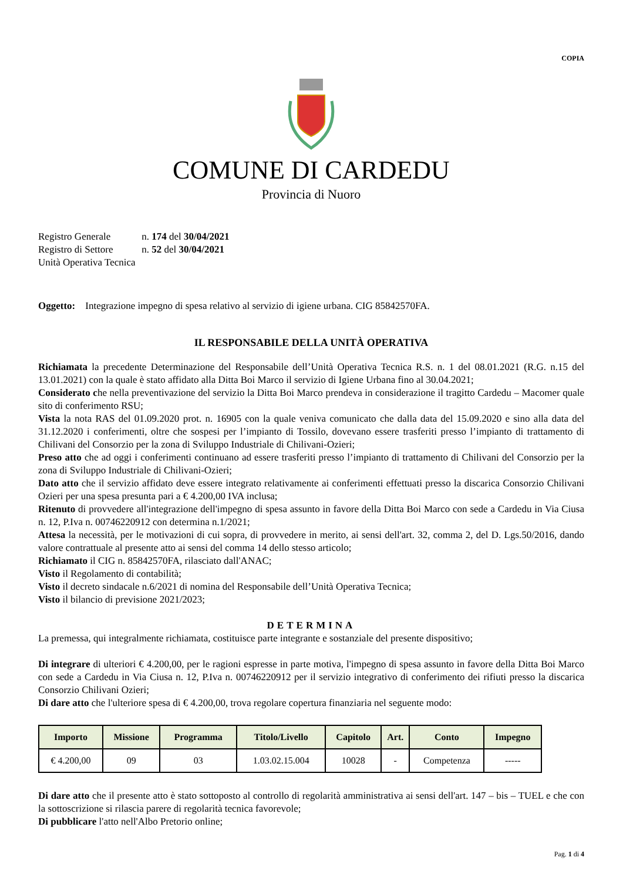COPIA
COMUNE DI CARDEDU
Provincia di Nuoro
Registro Generale n. 174 del 30/04/2021
Registro di Settore n. 52 del 30/04/2021
Unità Operativa Tecnica
Oggetto: Integrazione impegno di spesa relativo al servizio di igiene urbana. CIG 85842570FA.
IL RESPONSABILE DELLA UNITÀ OPERATIVA
Richiamata la precedente Determinazione del Responsabile dell’Unità Operativa Tecnica R.S. n. 1 del 08.01.2021 (R.G. n.15 del 13.01.2021) con la quale è stato affidato alla Ditta Boi Marco il servizio di Igiene Urbana fino al 30.04.2021;
Considerato che nella preventivazione del servizio la Ditta Boi Marco prendeva in considerazione il tragitto Cardedu – Macomer quale sito di conferimento RSU;
Vista la nota RAS del 01.09.2020 prot. n. 16905 con la quale veniva comunicato che dalla data del 15.09.2020 e sino alla data del 31.12.2020 i conferimenti, oltre che sospesi per l’impianto di Tossilo, dovevano essere trasferiti presso l’impianto di trattamento di Chilivani del Consorzio per la zona di Sviluppo Industriale di Chilivani-Ozieri;
Preso atto che ad oggi i conferimenti continuano ad essere trasferiti presso l’impianto di trattamento di Chilivani del Consorzio per la zona di Sviluppo Industriale di Chilivani-Ozieri;
Dato atto che il servizio affidato deve essere integrato relativamente ai conferimenti effettuati presso la discarica Consorzio Chilivani Ozieri per una spesa presunta pari a € 4.200,00 IVA inclusa;
Ritenuto di provvedere all'integrazione dell'impegno di spesa assunto in favore della Ditta Boi Marco con sede a Cardedu in Via Ciusa n. 12, P.Iva n. 00746220912 con determina n.1/2021;
Attesa la necessità, per le motivazioni di cui sopra, di provvedere in merito, ai sensi dell'art. 32, comma 2, del D. Lgs.50/2016, dando valore contrattuale al presente atto ai sensi del comma 14 dello stesso articolo;
Richiamato il CIG n. 85842570FA, rilasciato dall'ANAC;
Visto il Regolamento di contabilità;
Visto il decreto sindacale n.6/2021 di nomina del Responsabile dell’Unità Operativa Tecnica;
Visto il bilancio di previsione 2021/2023;
DETERMINA
La premessa, qui integralmente richiamata, costituisce parte integrante e sostanziale del presente dispositivo;
Di integrare di ulteriori € 4.200,00, per le ragioni espresse in parte motiva, l'impegno di spesa assunto in favore della Ditta Boi Marco con sede a Cardedu in Via Ciusa n. 12, P.Iva n. 00746220912 per il servizio integrativo di conferimento dei rifiuti presso la discarica Consorzio Chilivani Ozieri;
Di dare atto che l'ulteriore spesa di € 4.200,00, trova regolare copertura finanziaria nel seguente modo:
| Importo | Missione | Programma | Titolo/Livello | Capitolo | Art. | Conto | Impegno |
| --- | --- | --- | --- | --- | --- | --- | --- |
| € 4.200,00 | 09 | 03 | 1.03.02.15.004 | 10028 | - | Competenza | ----- |
Di dare atto che il presente atto è stato sottoposto al controllo di regolarità amministrativa ai sensi dell'art. 147 – bis – TUEL e che con la sottoscrizione si rilascia parere di regolarità tecnica favorevole;
Di pubblicare l'atto nell'Albo Pretorio online;
Pag. 1 di 4